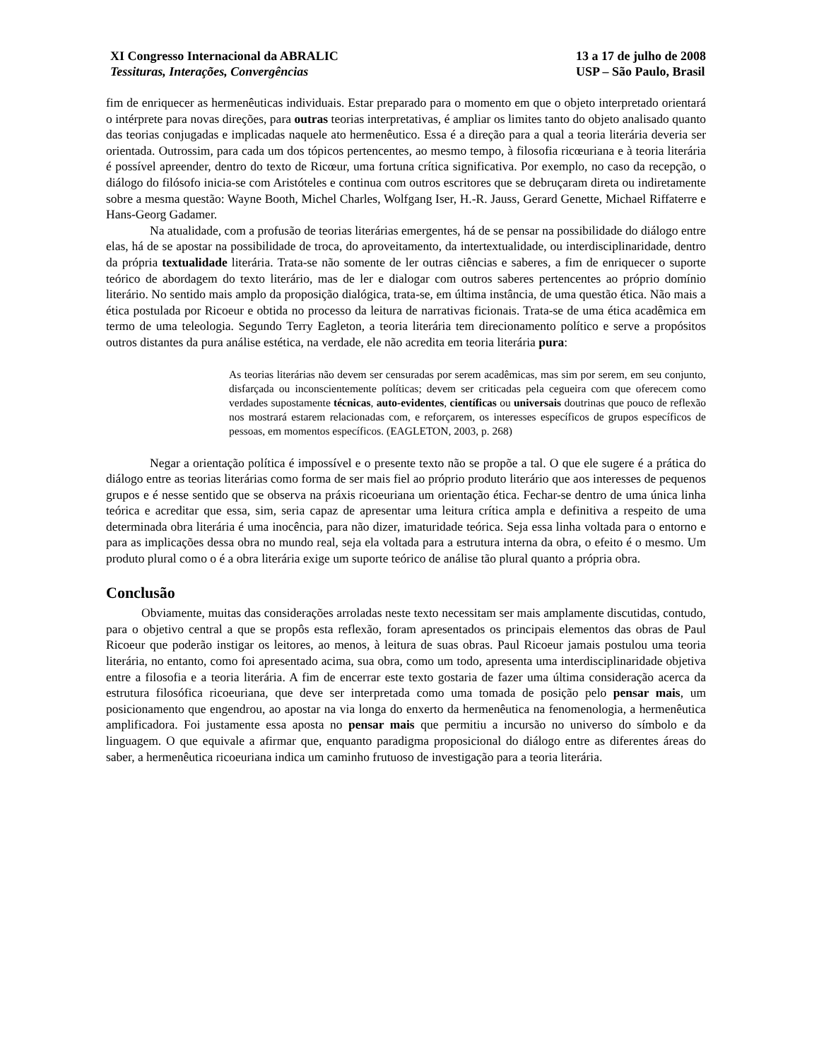XI Congresso Internacional da ABRALIC
Tessituras, Interações, Convergências
13 a 17 de julho de 2008
USP – São Paulo, Brasil
fim de enriquecer as hermenêuticas individuais. Estar preparado para o momento em que o objeto interpretado orientará o intérprete para novas direções, para outras teorias interpretativas, é ampliar os limites tanto do objeto analisado quanto das teorias conjugadas e implicadas naquele ato hermenêutico. Essa é a direção para a qual a teoria literária deveria ser orientada. Outrossim, para cada um dos tópicos pertencentes, ao mesmo tempo, à filosofia ricœuriana e à teoria literária é possível apreender, dentro do texto de Ricœur, uma fortuna crítica significativa. Por exemplo, no caso da recepção, o diálogo do filósofo inicia-se com Aristóteles e continua com outros escritores que se debruçaram direta ou indiretamente sobre a mesma questão: Wayne Booth, Michel Charles, Wolfgang Iser, H.-R. Jauss, Gerard Genette, Michael Riffaterre e Hans-Georg Gadamer.
Na atualidade, com a profusão de teorias literárias emergentes, há de se pensar na possibilidade do diálogo entre elas, há de se apostar na possibilidade de troca, do aproveitamento, da intertextualidade, ou interdisciplinaridade, dentro da própria textualidade literária. Trata-se não somente de ler outras ciências e saberes, a fim de enriquecer o suporte teórico de abordagem do texto literário, mas de ler e dialogar com outros saberes pertencentes ao próprio domínio literário. No sentido mais amplo da proposição dialógica, trata-se, em última instância, de uma questão ética. Não mais a ética postulada por Ricoeur e obtida no processo da leitura de narrativas ficionais. Trata-se de uma ética acadêmica em termo de uma teleologia. Segundo Terry Eagleton, a teoria literária tem direcionamento político e serve a propósitos outros distantes da pura análise estética, na verdade, ele não acredita em teoria literária pura:
As teorias literárias não devem ser censuradas por serem acadêmicas, mas sim por serem, em seu conjunto, disfarçada ou inconscientemente políticas; devem ser criticadas pela cegueira com que oferecem como verdades supostamente técnicas, auto-evidentes, científicas ou universais doutrinas que pouco de reflexão nos mostrará estarem relacionadas com, e reforçarem, os interesses específicos de grupos específicos de pessoas, em momentos específicos. (EAGLETON, 2003, p. 268)
Negar a orientação política é impossível e o presente texto não se propõe a tal. O que ele sugere é a prática do diálogo entre as teorias literárias como forma de ser mais fiel ao próprio produto literário que aos interesses de pequenos grupos e é nesse sentido que se observa na práxis ricoeuriana um orientação ética. Fechar-se dentro de uma única linha teórica e acreditar que essa, sim, seria capaz de apresentar uma leitura crítica ampla e definitiva a respeito de uma determinada obra literária é uma inocência, para não dizer, imaturidade teórica. Seja essa linha voltada para o entorno e para as implicações dessa obra no mundo real, seja ela voltada para a estrutura interna da obra, o efeito é o mesmo. Um produto plural como o é a obra literária exige um suporte teórico de análise tão plural quanto a própria obra.
Conclusão
Obviamente, muitas das considerações arroladas neste texto necessitam ser mais amplamente discutidas, contudo, para o objetivo central a que se propôs esta reflexão, foram apresentados os principais elementos das obras de Paul Ricoeur que poderão instigar os leitores, ao menos, à leitura de suas obras. Paul Ricoeur jamais postulou uma teoria literária, no entanto, como foi apresentado acima, sua obra, como um todo, apresenta uma interdisciplinaridade objetiva entre a filosofia e a teoria literária. A fim de encerrar este texto gostaria de fazer uma última consideração acerca da estrutura filosófica ricoeuriana, que deve ser interpretada como uma tomada de posição pelo pensar mais, um posicionamento que engendrou, ao apostar na via longa do enxerto da hermenêutica na fenomenologia, a hermenêutica amplificadora. Foi justamente essa aposta no pensar mais que permitiu a incursão no universo do símbolo e da linguagem. O que equivale a afirmar que, enquanto paradigma proposicional do diálogo entre as diferentes áreas do saber, a hermenêutica ricoeuriana indica um caminho frutuoso de investigação para a teoria literária.